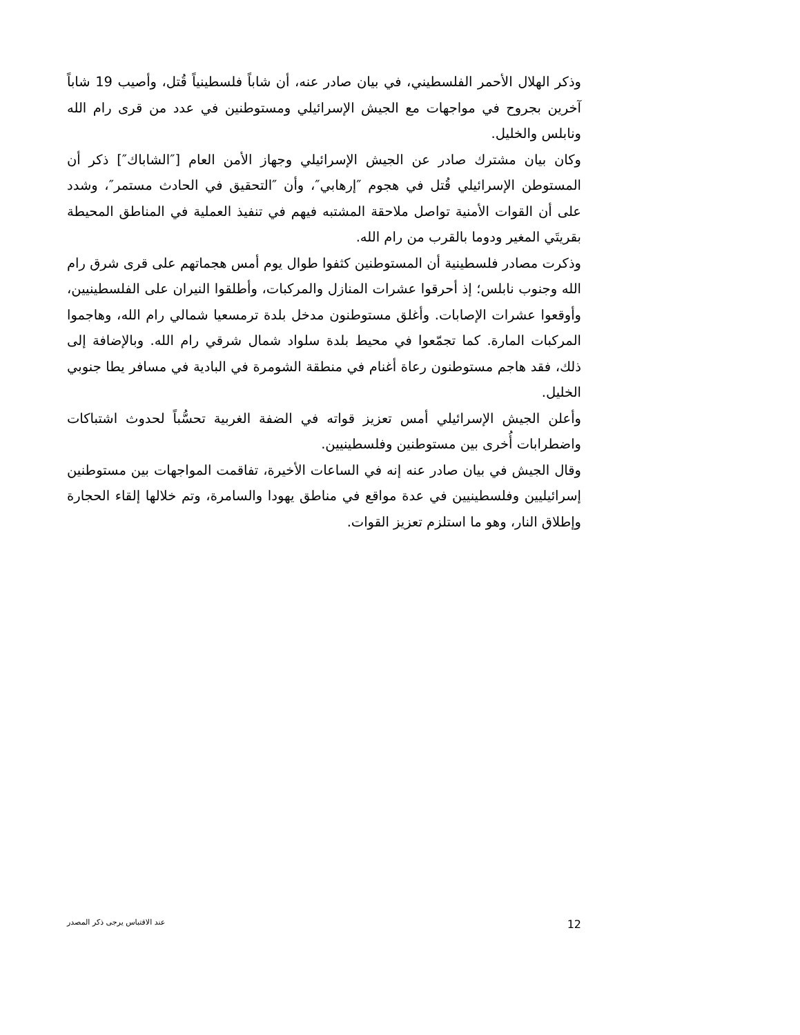وذكر الهلال الأحمر الفلسطيني، في بيان صادر عنه، أن شاباً فلسطينياً قُتل، وأصيب 19 شاباً آخرين بجروح في مواجهات مع الجيش الإسرائيلي ومستوطنين في عدد من قرى رام الله ونابلس والخليل.
وكان بيان مشترك صادر عن الجيش الإسرائيلي وجهاز الأمن العام [″الشاباك″] ذكر أن المستوطن الإسرائيلي قُتل في هجوم ″إرهابي″، وأن ″التحقيق في الحادث مستمر″، وشدد على أن القوات الأمنية تواصل ملاحقة المشتبه فيهم في تنفيذ العملية في المناطق المحيطة بقريتَي المغير ودوما بالقرب من رام الله.
وذكرت مصادر فلسطينية أن المستوطنين كثفوا طوال يوم أمس هجماتهم على قرى شرق رام الله وجنوب نابلس؛ إذ أحرقوا عشرات المنازل والمركبات، وأطلقوا النيران على الفلسطينيين، وأوقعوا عشرات الإصابات. وأغلق مستوطنون مدخل بلدة ترمسعيا شمالي رام الله، وهاجموا المركبات المارة. كما تجمّعوا في محيط بلدة سلواد شمال شرقي رام الله. وبالإضافة إلى ذلك، فقد هاجم مستوطنون رعاة أغنام في منطقة الشومرة في البادية في مسافر يطا جنوبي الخليل.
وأعلن الجيش الإسرائيلي أمس تعزيز قواته في الضفة الغربية تحسُّباً لحدوث اشتباكات واضطرابات أُخرى بين مستوطنين وفلسطينيين.
وقال الجيش في بيان صادر عنه إنه في الساعات الأخيرة، تفاقمت المواجهات بين مستوطنين إسرائيليين وفلسطينيين في عدة مواقع في مناطق يهودا والسامرة، وتم خلالها إلقاء الحجارة وإطلاق النار، وهو ما استلزم تعزيز القوات.
عند الاقتباس يرجى ذكر المصدر 12